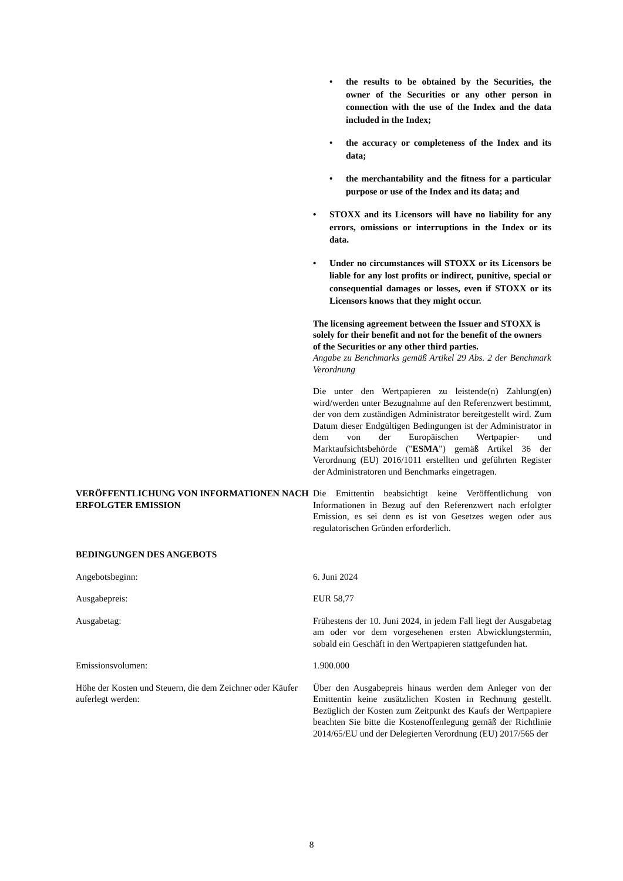• the results to be obtained by the Securities, the owner of the Securities or any other person in connection with the use of the Index and the data included in the Index;
• the accuracy or completeness of the Index and its data;
• the merchantability and the fitness for a particular purpose or use of the Index and its data; and
• STOXX and its Licensors will have no liability for any errors, omissions or interruptions in the Index or its data.
• Under no circumstances will STOXX or its Licensors be liable for any lost profits or indirect, punitive, special or consequential damages or losses, even if STOXX or its Licensors knows that they might occur.
The licensing agreement between the Issuer and STOXX is solely for their benefit and not for the benefit of the owners of the Securities or any other third parties.
Angabe zu Benchmarks gemäß Artikel 29 Abs. 2 der Benchmark Verordnung
Die unter den Wertpapieren zu leistende(n) Zahlung(en) wird/werden unter Bezugnahme auf den Referenzwert bestimmt, der von dem zuständigen Administrator bereitgestellt wird. Zum Datum dieser Endgültigen Bedingungen ist der Administrator in dem von der Europäischen Wertpapier- und Marktaufsichtsbehörde ("ESMA") gemäß Artikel 36 der Verordnung (EU) 2016/1011 erstellten und geführten Register der Administratoren und Benchmarks eingetragen.
VERÖFFENTLICHUNG VON INFORMATIONEN NACH ERFOLGTER EMISSION
Die Emittentin beabsichtigt keine Veröffentlichung von Informationen in Bezug auf den Referenzwert nach erfolgter Emission, es sei denn es ist von Gesetzes wegen oder aus regulatorischen Gründen erforderlich.
BEDINGUNGEN DES ANGEBOTS
Angebotsbeginn: 6. Juni 2024
Ausgabepreis: EUR 58,77
Ausgabetag: Frühestens der 10. Juni 2024, in jedem Fall liegt der Ausgabetag am oder vor dem vorgesehenen ersten Abwicklungstermin, sobald ein Geschäft in den Wertpapieren stattgefunden hat.
Emissionsvolumen: 1.900.000
Höhe der Kosten und Steuern, die dem Zeichner oder Käufer auferlegt werden:
Über den Ausgabepreis hinaus werden dem Anleger von der Emittentin keine zusätzlichen Kosten in Rechnung gestellt. Bezüglich der Kosten zum Zeitpunkt des Kaufs der Wertpapiere beachten Sie bitte die Kostenoffenlegung gemäß der Richtlinie 2014/65/EU und der Delegierten Verordnung (EU) 2017/565 der
8